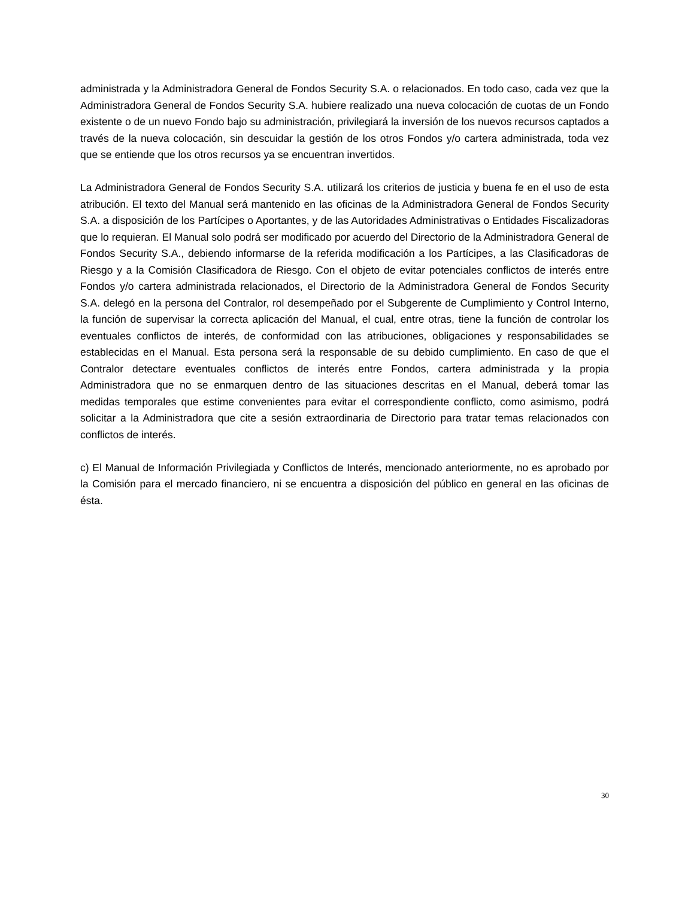administrada y la Administradora General de Fondos Security S.A. o relacionados. En todo caso, cada vez que la Administradora General de Fondos Security S.A. hubiere realizado una nueva colocación de cuotas de un Fondo existente o de un nuevo Fondo bajo su administración, privilegiará la inversión de los nuevos recursos captados a través de la nueva colocación, sin descuidar la gestión de los otros Fondos y/o cartera administrada, toda vez que se entiende que los otros recursos ya se encuentran invertidos.
La Administradora General de Fondos Security S.A. utilizará los criterios de justicia y buena fe en el uso de esta atribución. El texto del Manual será mantenido en las oficinas de la Administradora General de Fondos Security S.A. a disposición de los Partícipes o Aportantes, y de las Autoridades Administrativas o Entidades Fiscalizadoras que lo requieran. El Manual solo podrá ser modificado por acuerdo del Directorio de la Administradora General de Fondos Security S.A., debiendo informarse de la referida modificación a los Partícipes, a las Clasificadoras de Riesgo y a la Comisión Clasificadora de Riesgo. Con el objeto de evitar potenciales conflictos de interés entre Fondos y/o cartera administrada relacionados, el Directorio de la Administradora General de Fondos Security S.A. delegó en la persona del Contralor, rol desempeñado por el Subgerente de Cumplimiento y Control Interno, la función de supervisar la correcta aplicación del Manual, el cual, entre otras, tiene la función de controlar los eventuales conflictos de interés, de conformidad con las atribuciones, obligaciones y responsabilidades se establecidas en el Manual. Esta persona será la responsable de su debido cumplimiento. En caso de que el Contralor detectare eventuales conflictos de interés entre Fondos, cartera administrada y la propia Administradora que no se enmarquen dentro de las situaciones descritas en el Manual, deberá tomar las medidas temporales que estime convenientes para evitar el correspondiente conflicto, como asimismo, podrá solicitar a la Administradora que cite a sesión extraordinaria de Directorio para tratar temas relacionados con conflictos de interés.
c) El Manual de Información Privilegiada y Conflictos de Interés, mencionado anteriormente, no es aprobado por la Comisión para el mercado financiero, ni se encuentra a disposición del público en general en las oficinas de ésta.
30